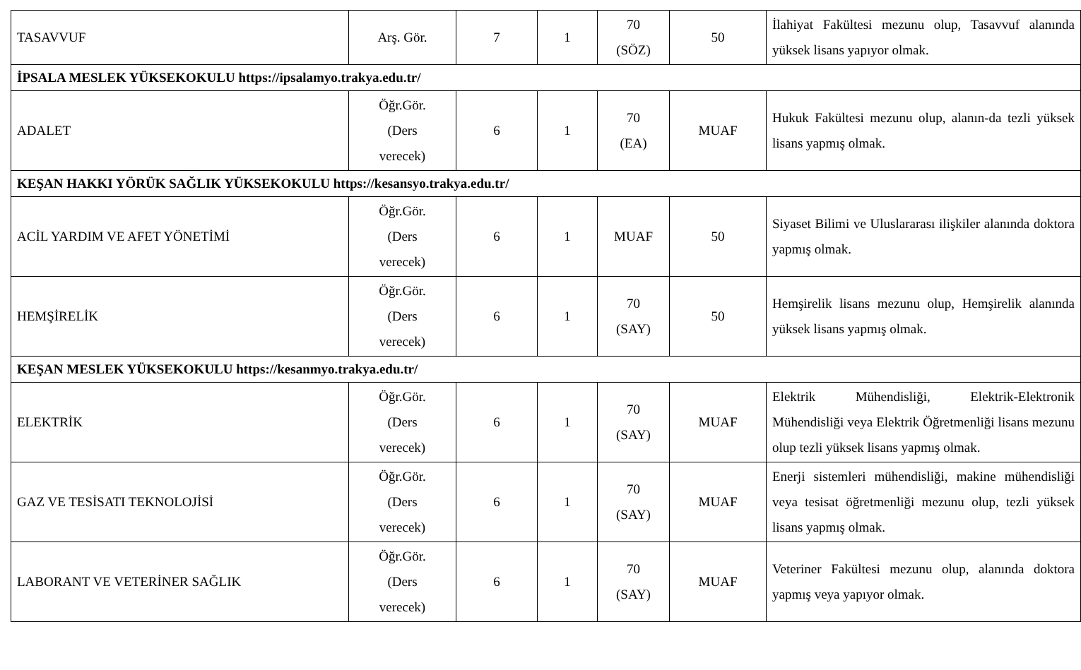| TASAVVUF | Arş. Gör. | 7 | 1 | 70 (SÖZ) | 50 | İlahiyat Fakültesi mezunu olup, Tasavvuf alanında yüksek lisans yapıyor olmak. |
| İPSALA MESLEK YÜKSEKOKULU https://ipsalamyo.trakya.edu.tr/ | | | | | | |
| ADALET | Öğr.Gör. (Ders verecek) | 6 | 1 | 70 (EA) | MUAF | Hukuk Fakültesi mezunu olup, alanın-da tezli yüksek lisans yapmış olmak. |
| KEŞAN HAKKI YÖRÜK SAĞLIK YÜKSEKOKULU https://kesansyo.trakya.edu.tr/ | | | | | | |
| ACİL YARDIM VE AFET YÖNETİMİ | Öğr.Gör. (Ders verecek) | 6 | 1 | MUAF | 50 | Siyaset Bilimi ve Uluslararası ilişkiler alanında doktora yapmış olmak. |
| HEMŞİRELİK | Öğr.Gör. (Ders verecek) | 6 | 1 | 70 (SAY) | 50 | Hemşirelik lisans mezunu olup, Hemşirelik alanında yüksek lisans yapmış olmak. |
| KEŞAN MESLEK YÜKSEKOKULU https://kesanmyo.trakya.edu.tr/ | | | | | | |
| ELEKTRİK | Öğr.Gör. (Ders verecek) | 6 | 1 | 70 (SAY) | MUAF | Elektrik Mühendisliği, Elektrik-Elektronik Mühendisliği veya Elektrik Öğretmenliği lisans mezunu olup tezli yüksek lisans yapmış olmak. |
| GAZ VE TESİSATI TEKNOLOJİSİ | Öğr.Gör. (Ders verecek) | 6 | 1 | 70 (SAY) | MUAF | Enerji sistemleri mühendisliği, makine mühendisliği veya tesisat öğretmenliği mezunu olup, tezli yüksek lisans yapmış olmak. |
| LABORANT VE VETERİNER SAĞLIK | Öğr.Gör. (Ders verecek) | 6 | 1 | 70 (SAY) | MUAF | Veteriner Fakültesi mezunu olup, alanında doktora yapmış veya yapıyor olmak. |